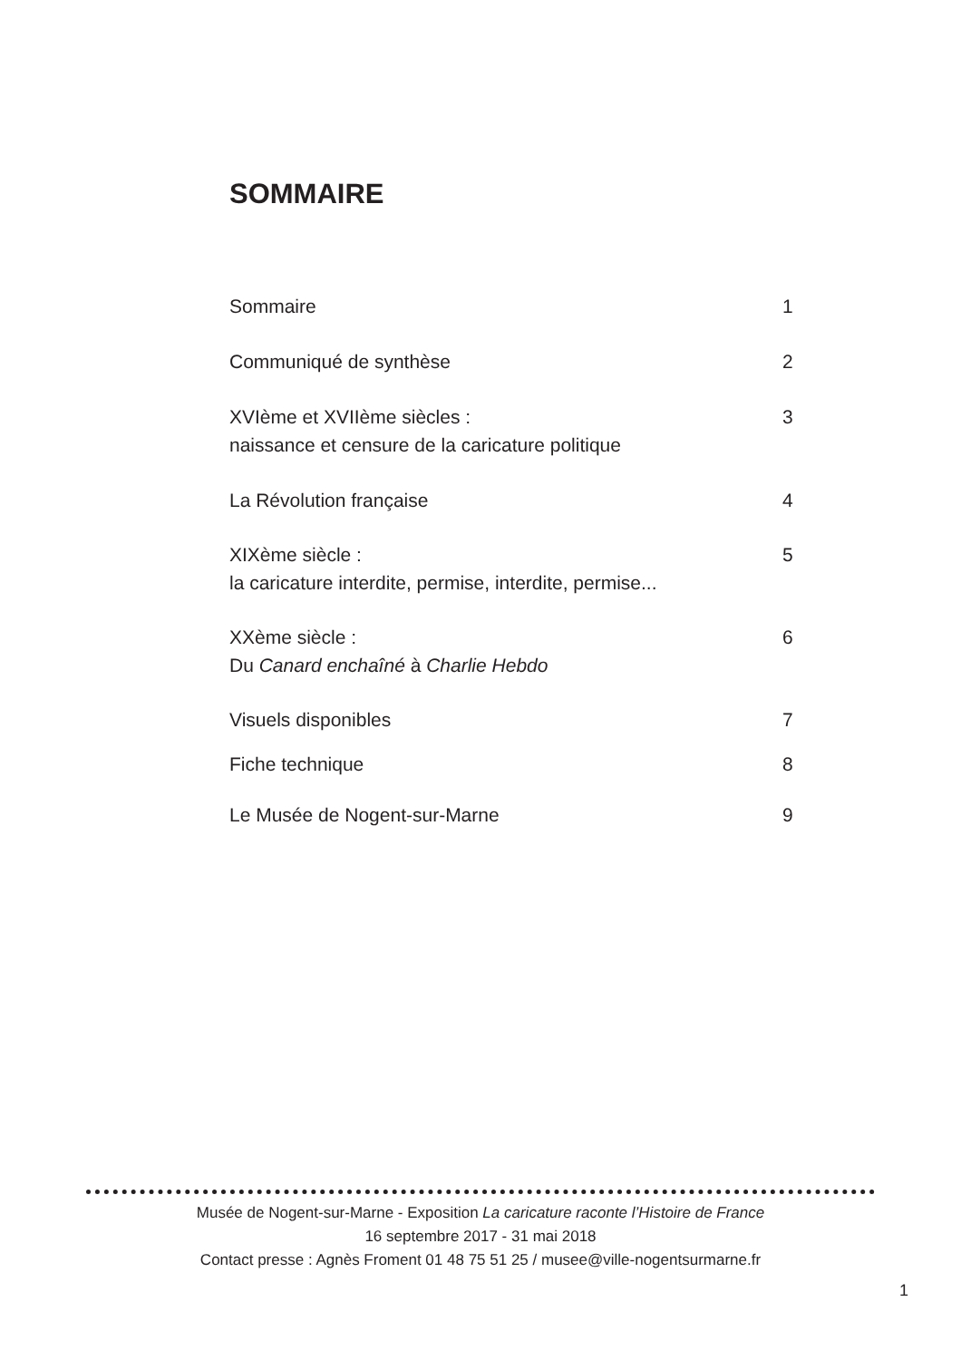SOMMAIRE
Sommaire 1
Communiqué de synthèse 2
XVIème et XVIIème siècles :
naissance et censure de la caricature politique
3
La Révolution française 4
XIXème siècle :
la caricature interdite, permise, interdite, permise...
5
XXème siècle :
Du Canard enchaîné à Charlie Hebdo
6
Visuels disponibles 7
Fiche technique 8
Le Musée de Nogent-sur-Marne 9
Musée de Nogent-sur-Marne - Exposition La caricature raconte l’Histoire de France
16 septembre 2017 - 31 mai 2018
Contact presse : Agnès Froment 01 48 75 51 25 / musee@ville-nogentsurmarne.fr
1